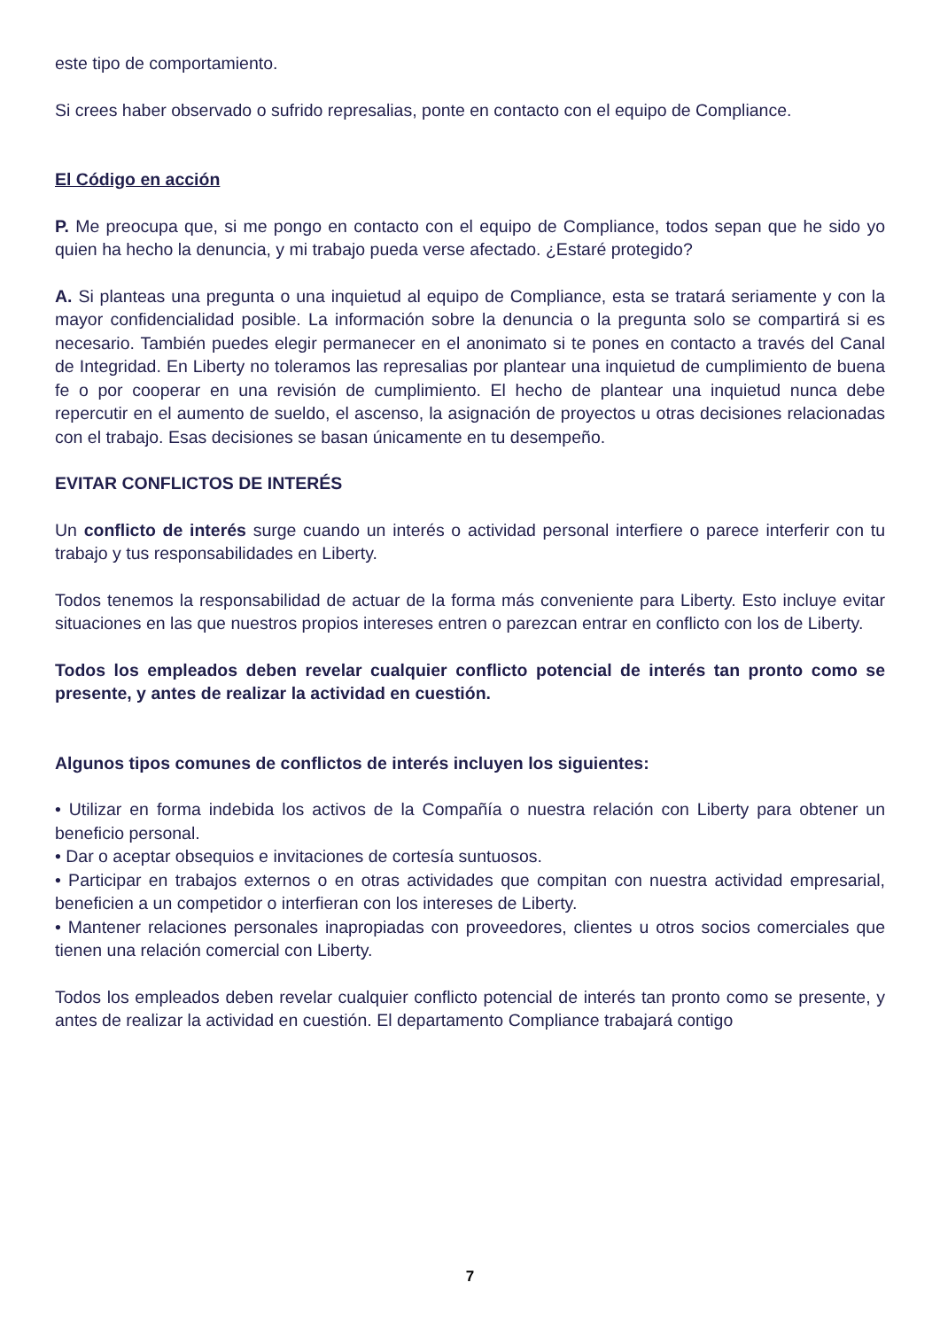este tipo de comportamiento.
Si crees haber observado o sufrido represalias, ponte en contacto con el equipo de Compliance.
El Código en acción
P. Me preocupa que, si me pongo en contacto con el equipo de Compliance, todos sepan que he sido yo quien ha hecho la denuncia, y mi trabajo pueda verse afectado. ¿Estaré protegido?
A. Si planteas una pregunta o una inquietud al equipo de Compliance, esta se tratará seriamente y con la mayor confidencialidad posible. La información sobre la denuncia o la pregunta solo se compartirá si es necesario. También puedes elegir permanecer en el anonimato si te pones en contacto a través del Canal de Integridad. En Liberty no toleramos las represalias por plantear una inquietud de cumplimiento de buena fe o por cooperar en una revisión de cumplimiento. El hecho de plantear una inquietud nunca debe repercutir en el aumento de sueldo, el ascenso, la asignación de proyectos u otras decisiones relacionadas con el trabajo. Esas decisiones se basan únicamente en tu desempeño.
EVITAR CONFLICTOS DE INTERÉS
Un conflicto de interés surge cuando un interés o actividad personal interfiere o parece interferir con tu trabajo y tus responsabilidades en Liberty.
Todos tenemos la responsabilidad de actuar de la forma más conveniente para Liberty. Esto incluye evitar situaciones en las que nuestros propios intereses entren o parezcan entrar en conflicto con los de Liberty.
Todos los empleados deben revelar cualquier conflicto potencial de interés tan pronto como se presente, y antes de realizar la actividad en cuestión.
Algunos tipos comunes de conflictos de interés incluyen los siguientes:
• Utilizar en forma indebida los activos de la Compañía o nuestra relación con Liberty para obtener un beneficio personal.
• Dar o aceptar obsequios e invitaciones de cortesía suntuosos.
• Participar en trabajos externos o en otras actividades que compitan con nuestra actividad empresarial, beneficien a un competidor o interfieran con los intereses de Liberty.
• Mantener relaciones personales inapropiadas con proveedores, clientes u otros socios comerciales que tienen una relación comercial con Liberty.
Todos los empleados deben revelar cualquier conflicto potencial de interés tan pronto como se presente, y antes de realizar la actividad en cuestión. El departamento Compliance trabajará contigo
7